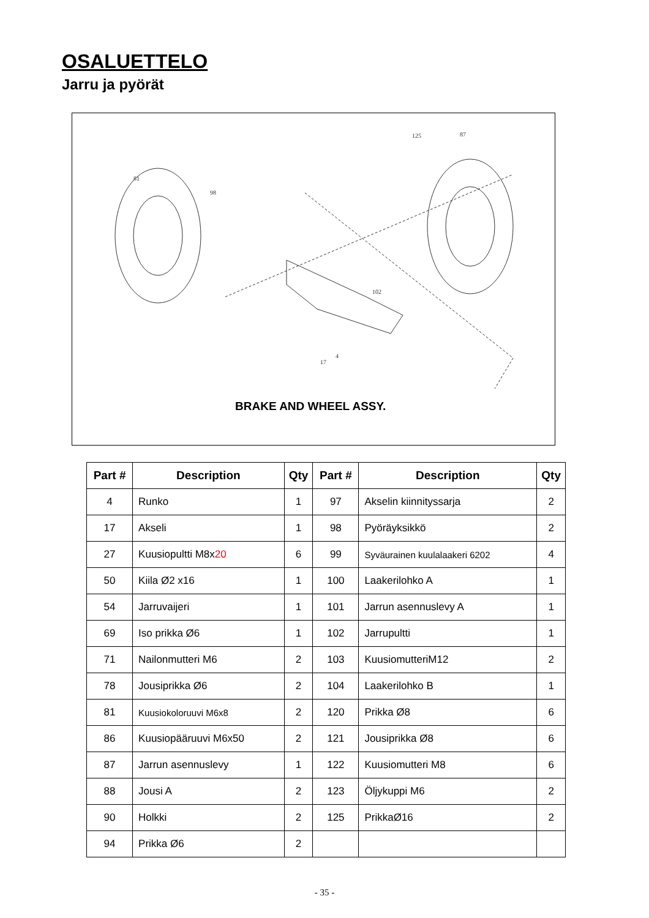OSALUETTELO
Jarru ja pyörät
125
87
81
98
4
102
17
BRAKE AND WHEEL ASSY.
| Part # | Description | Qty | Part # | Description | Qty |
| --- | --- | --- | --- | --- | --- |
| 4 | Runko | 1 | 97 | Akselin kiinnityssarja | 2 |
| 17 | Akseli | 1 | 98 | Pyöräyksikkö | 2 |
| 27 | Kuusiopultti M8x 20 | 6 | 99 | Syväurainen kuulalaakeri 6202 | 4 |
| 50 | Kiila Ø2 x16 | 1 | 100 | Laakerilohko A | 1 |
| 54 | Jarruvaijeri | 1 | 101 | Jarrun asennuslevy A | 1 |
| 69 | Iso prikka Ø6 | 1 | 102 | Jarrupultti | 1 |
| 71 | Nailonmutteri M6 | 2 | 103 | KuusiomutteriM12 | 2 |
| 78 | Jousiprikka Ø6 | 2 | 104 | Laakerilohko B | 1 |
| 81 | Kuusiokoloruuvi M6x8 | 2 | 120 | Prikka Ø8 | 6 |
| 86 | Kuusiopääruuvi M6x50 | 2 | 121 | Jousiprikka Ø8 | 6 |
| 87 | Jarrun asennuslevy | 1 | 122 | Kuusiomutteri M8 | 6 |
| 88 | Jousi A | 2 | 123 | Öljykuppi M6 | 2 |
| 90 | Holkki | 2 | 125 | PrikkaØ16 | 2 |
| 94 | Prikka Ø6 | 2 | | | |
- 35 -